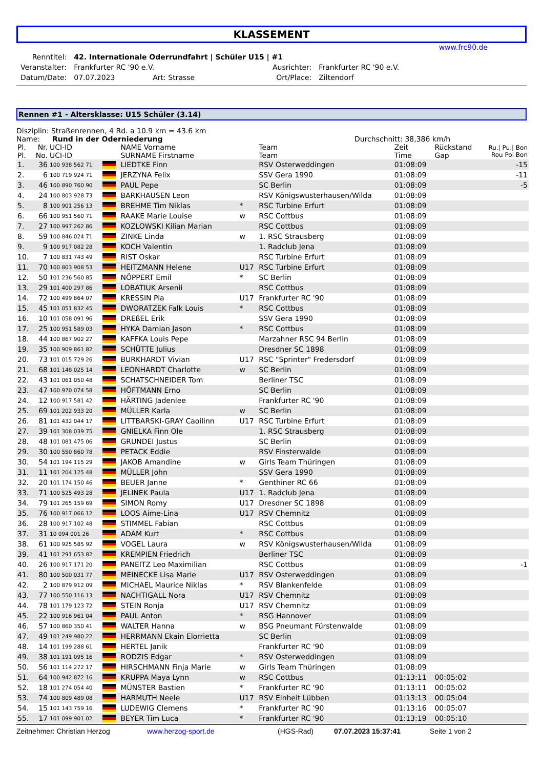KLASSEMENT
www.frc90.de
| Renntitel: | 42. Internationale Oderrundfahrt / Schüler U15 / #1 | | | |
| Veranstalter: | Frankfurter RC '90 e.V. | | Ausrichter: | Frankfurter RC '90 e.V. |
| Datum/Date: | 07.07.2023 | Art: Strasse | Ort/Place: | Ziltendorf |
Rennen #1 - Altersklasse: U15 Schüler (3.14)
Disziplin: Straßenrennen, 4 Rd. a 10.9 km = 43.6 km
Name: Rund in der Oderniederung Durchschnitt: 38,386 km/h
| Pl. Pl. | Nr. No. | UCI-ID UCI-ID | | NAME Vorname SURNAME Firstname | | Team Team | Zeit Time | Rückstand Gap | Ru./ Pu./ Bon Rou Poi Bon |
| 1. | 36 | 100 938 562 71 | | LIEDTKE Finn | | RSV Osterweddingen | 01:08:09 | | -15 |
| 2. | 6 | 100 719 924 71 | | JERZYNA Felix | | SSV Gera 1990 | 01:08:09 | | -11 |
| 3. | 46 | 100 890 760 90 | | PAUL Pepe | | SC Berlin | 01:08:09 | | -5 |
| 4. | 24 | 100 803 928 73 | | BARKHAUSEN Leon | | RSV Königswusterhausen/Wilda | 01:08:09 | | |
| 5. | 8 | 100 901 256 13 | | BREHME Tim Niklas | * | RSC Turbine Erfurt | 01:08:09 | | |
| 6. | 66 | 100 951 560 71 | | RAAKE Marie Louise | w | RSC Cottbus | 01:08:09 | | |
| 7. | 27 | 100 997 262 86 | | KOZLOWSKI Kilian Marian | | RSC Cottbus | 01:08:09 | | |
| 8. | 59 | 100 846 024 71 | | ZINKE Linda | w | 1. RSC Strausberg | 01:08:09 | | |
| 9. | 9 | 100 917 082 28 | | KOCH Valentin | | 1. Radclub Jena | 01:08:09 | | |
| 10. | 7 | 100 831 743 49 | | RIST Oskar | | RSC Turbine Erfurt | 01:08:09 | | |
| 11. | 70 | 100 803 908 53 | | HEITZMANN Helene | U17 | RSC Turbine Erfurt | 01:08:09 | | |
| 12. | 50 | 101 236 560 85 | | NÖPPERT Emil | * | SC Berlin | 01:08:09 | | |
| 13. | 29 | 101 400 297 86 | | LOBATIUK Arsenii | | RSC Cottbus | 01:08:09 | | |
| 14. | 72 | 100 499 864 07 | | KRESSIN Pia | U17 | Frankfurter RC '90 | 01:08:09 | | |
| 15. | 45 | 101 051 832 45 | | DWORATZEK Falk Louis | * | RSC Cottbus | 01:08:09 | | |
| 16. | 10 | 101 058 091 96 | | DREßEL Erik | | SSV Gera 1990 | 01:08:09 | | |
| 17. | 25 | 100 951 589 03 | | HYKA Damian Jason | * | RSC Cottbus | 01:08:09 | | |
| 18. | 44 | 100 867 902 27 | | KAFFKA Louis Pepe | | Marzahner RSC 94 Berlin | 01:08:09 | | |
| 19. | 35 | 100 909 861 82 | | SCHÜTTE Julius | | Dresdner SC 1898 | 01:08:09 | | |
| 20. | 73 | 101 015 729 26 | | BURKHARDT Vivian | U17 | RSC "Sprinter" Fredersdorf | 01:08:09 | | |
| 21. | 68 | 101 148 025 14 | | LEONHARDT Charlotte | w | SC Berlin | 01:08:09 | | |
| 22. | 43 | 101 061 050 48 | | SCHATSCHNEIDER Tom | | Berliner TSC | 01:08:09 | | |
| 23. | 47 | 100 970 074 58 | | HÖFTMANN Erno | | SC Berlin | 01:08:09 | | |
| 24. | 12 | 100 917 581 42 | | HÄRTING Jadenlee | | Frankfurter RC '90 | 01:08:09 | | |
| 25. | 69 | 101 202 933 20 | | MÜLLER Karla | w | SC Berlin | 01:08:09 | | |
| 26. | 81 | 101 432 044 17 | | LITTBARSKI-GRAY Caoilinn | U17 | RSC Turbine Erfurt | 01:08:09 | | |
| 27. | 39 | 101 308 039 75 | | GNIELKA Finn Ole | | 1. RSC Strausberg | 01:08:09 | | |
| 28. | 48 | 101 081 475 06 | | GRUNDEI Justus | | SC Berlin | 01:08:09 | | |
| 29. | 30 | 100 550 860 78 | | PETACK Eddie | | RSV Finsterwalde | 01:08:09 | | |
| 30. | 54 | 101 194 115 29 | | JAKOB Amandine | w | Girls Team Thüringen | 01:08:09 | | |
| 31. | 11 | 101 204 125 48 | | MÜLLER John | | SSV Gera 1990 | 01:08:09 | | |
| 32. | 20 | 101 174 150 46 | | BEUER Janne | * | Genthiner RC 66 | 01:08:09 | | |
| 33. | 71 | 100 525 493 28 | | JELINEK Paula | U17 | 1. Radclub Jena | 01:08:09 | | |
| 34. | 79 | 101 265 159 69 | | SIMON Romy | U17 | Dresdner SC 1898 | 01:08:09 | | |
| 35. | 76 | 100 917 066 12 | | LOOS Aime-Lina | U17 | RSV Chemnitz | 01:08:09 | | |
| 36. | 28 | 100 917 102 48 | | STIMMEL Fabian | | RSC Cottbus | 01:08:09 | | |
| 37. | 31 | 10 094 001 26 | | ADAM Kurt | * | RSC Cottbus | 01:08:09 | | |
| 38. | 61 | 100 925 585 92 | | VOGEL Laura | w | RSV Königswusterhausen/Wilda | 01:08:09 | | |
| 39. | 41 | 101 291 653 82 | | KREMPIEN Friedrich | | Berliner TSC | 01:08:09 | | |
| 40. | 26 | 100 917 171 20 | | PANEITZ Leo Maximilian | | RSC Cottbus | 01:08:09 | | -1 |
| 41. | 80 | 100 500 031 77 | | MEINECKE Lisa Marie | U17 | RSV Osterweddingen | 01:08:09 | | |
| 42. | 2 | 100 879 912 09 | | MICHAEL Maurice Niklas | * | RSV Blankenfelde | 01:08:09 | | |
| 43. | 77 | 100 550 116 13 | | NACHTIGALL Nora | U17 | RSV Chemnitz | 01:08:09 | | |
| 44. | 78 | 101 179 123 72 | | STEIN Ronja | U17 | RSV Chemnitz | 01:08:09 | | |
| 45. | 22 | 100 916 961 04 | | PAUL Anton | * | RSG Hannover | 01:08:09 | | |
| 46. | 57 | 100 860 350 41 | | WALTER Hanna | w | BSG Pneumant Fürstenwalde | 01:08:09 | | |
| 47. | 49 | 101 249 980 22 | | HERRMANN Ekain Elorrietta | | SC Berlin | 01:08:09 | | |
| 48. | 14 | 101 199 288 61 | | HERTEL Janik | | Frankfurter RC '90 | 01:08:09 | | |
| 49. | 38 | 101 191 095 16 | | RODZIS Edgar | * | RSV Osterweddingen | 01:08:09 | | |
| 50. | 56 | 101 114 272 17 | | HIRSCHMANN Finja Marie | w | Girls Team Thüringen | 01:08:09 | | |
| 51. | 64 | 100 942 872 16 | | KRUPPA Maya Lynn | w | RSC Cottbus | 01:13:11 | 00:05:02 | |
| 52. | 18 | 101 274 054 40 | | MÜNSTER Bastien | * | Frankfurter RC '90 | 01:13:11 | 00:05:02 | |
| 53. | 74 | 100 809 489 08 | | HARMUTH Neele | U17 | RSV Einheit Lübben | 01:13:13 | 00:05:04 | |
| 54. | 15 | 101 143 759 16 | | LUDEWIG Clemens | * | Frankfurter RC '90 | 01:13:16 | 00:05:07 | |
| 55. | 17 | 101 099 901 02 | | BEYER Tim Luca | * | Frankfurter RC '90 | 01:13:19 | 00:05:10 | |
Zeitnehmer: Christian Herzog www.herzog-sport.de (HGS-Rad) 07.07.2023 15:37:41 Seite 1 von 2